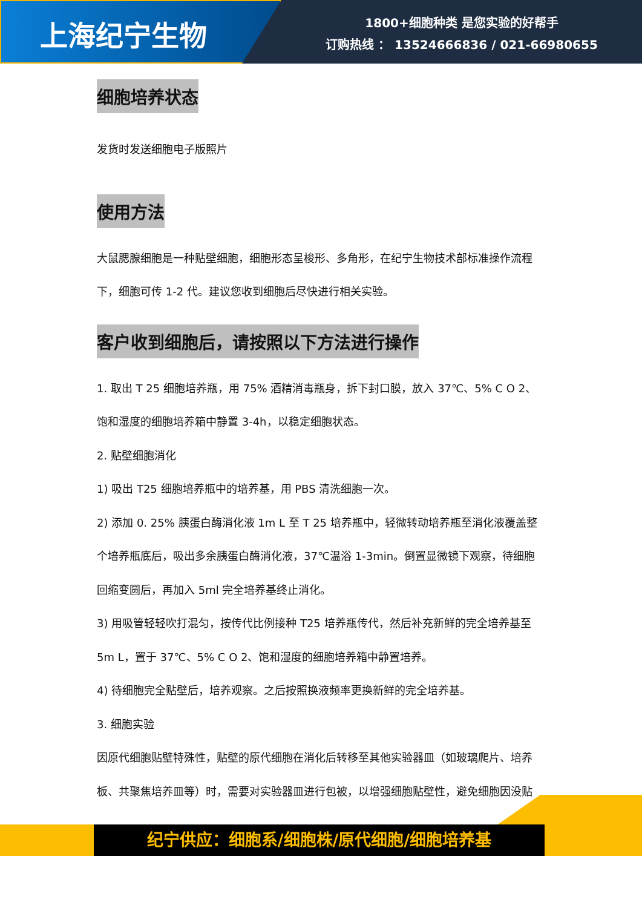上海纪宁生物
1800+细胞种类 是您实验的好帮手
订购热线 ： 13524666836 / 021-66980655
细胞培养状态
发货时发送细胞电子版照片
使用方法
大鼠腮腺细胞是一种贴壁细胞，细胞形态呈梭形、多角形，在纪宁生物技术部标准操作流程下，细胞可传 1-2 代。建议您收到细胞后尽快进行相关实验。
客户收到细胞后，请按照以下方法进行操作
1. 取出 T 25 细胞培养瓶，用 75% 酒精消毒瓶身，拆下封口膜，放入 37℃、5% C O 2、饱和湿度的细胞培养箱中静置 3-4h，以稳定细胞状态。
2. 贴壁细胞消化
1) 吸出 T25 细胞培养瓶中的培养基，用 PBS 清洗细胞一次。
2) 添加 0. 25% 胰蛋白酶消化液 1m L 至 T 25 培养瓶中，轻微转动培养瓶至消化液覆盖整个培养瓶底后，吸出多余胰蛋白酶消化液，37℃温浴 1-3min。倒置显微镜下观察，待细胞回缩变圆后，再加入 5ml 完全培养基终止消化。
3) 用吸管轻轻吹打混匀，按传代比例接种 T25 培养瓶传代，然后补充新鲜的完全培养基至 5m L，置于 37℃、5% C O 2、饱和湿度的细胞培养箱中静置培养。
4) 待细胞完全贴壁后，培养观察。之后按照换液频率更换新鲜的完全培养基。
3. 细胞实验
因原代细胞贴壁特殊性，贴壁的原代细胞在消化后转移至其他实验器皿（如玻璃爬片、培养板、共聚焦培养皿等）时，需要对实验器皿进行包被，以增强细胞贴壁性，避免细胞因没贴
纪宁供应：细胞系/细胞株/原代细胞/细胞培养基